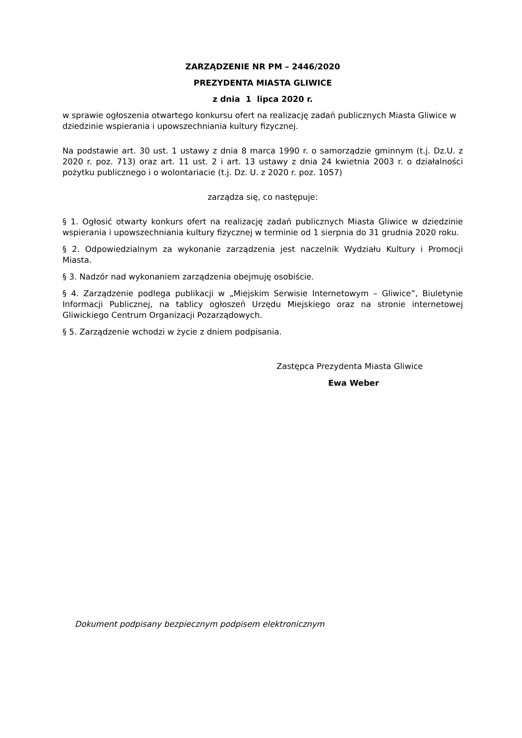ZARZĄDZENIE NR PM – 2446/2020
PREZYDENTA MIASTA GLIWICE
z dnia 1 lipca 2020 r.
w sprawie ogłoszenia otwartego konkursu ofert na realizację zadań publicznych Miasta Gliwice w dziedzinie wspierania i upowszechniania kultury fizycznej.
Na podstawie art. 30 ust. 1 ustawy z dnia 8 marca 1990 r. o samorządzie gminnym (t.j. Dz.U. z 2020 r. poz. 713) oraz art. 11 ust. 2 i art. 13 ustawy z dnia 24 kwietnia 2003 r. o działalności pożytku publicznego i o wolontariacie (t.j. Dz. U. z 2020 r. poz. 1057)
zarządza się, co następuje:
§ 1. Ogłosić otwarty konkurs ofert na realizację zadań publicznych Miasta Gliwice w dziedzinie wspierania i upowszechniania kultury fizycznej w terminie od 1 sierpnia do 31 grudnia 2020 roku.
§ 2. Odpowiedzialnym za wykonanie zarządzenia jest naczelnik Wydziału Kultury i Promocji Miasta.
§ 3. Nadzór nad wykonaniem zarządzenia obejmuję osobiście.
§ 4. Zarządzenie podlega publikacji w „Miejskim Serwisie Internetowym – Gliwice”, Biuletynie Informacji Publicznej, na tablicy ogłoszeń Urzędu Miejskiego oraz na stronie internetowej Gliwickiego Centrum Organizacji Pozarządowych.
§ 5. Zarządzenie wchodzi w życie z dniem podpisania.
Zastępca Prezydenta Miasta Gliwice
Ewa Weber
Dokument podpisany bezpiecznym podpisem elektronicznym